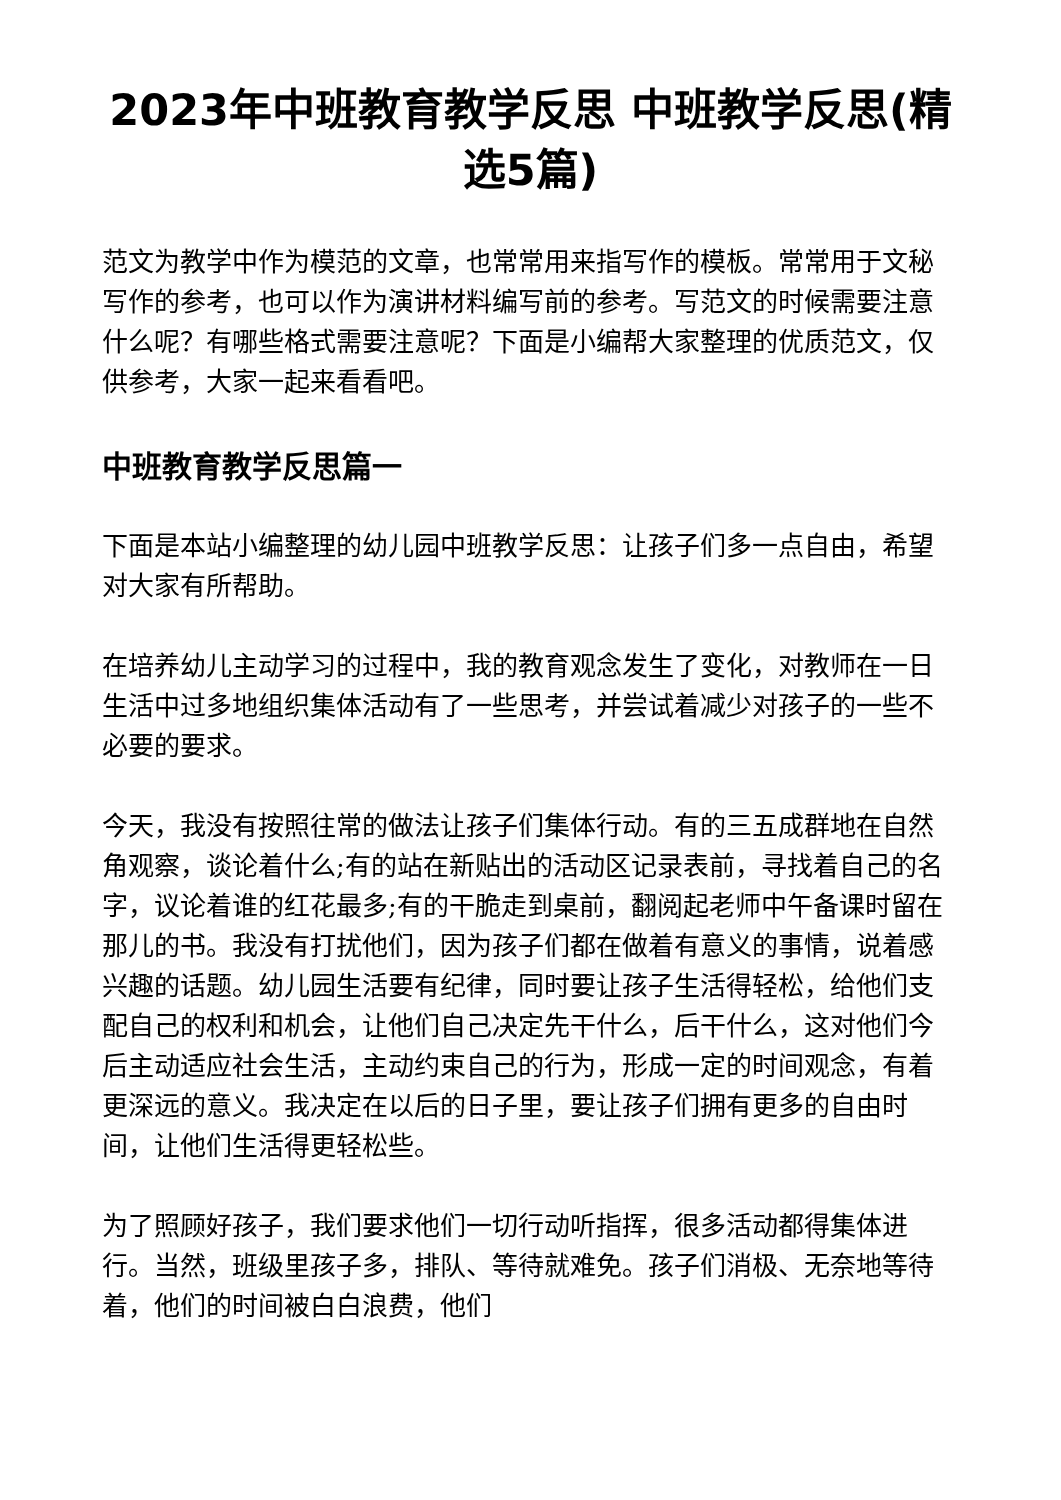2023年中班教育教学反思 中班教学反思(精选5篇)
范文为教学中作为模范的文章，也常常用来指写作的模板。常常用于文秘写作的参考，也可以作为演讲材料编写前的参考。写范文的时候需要注意什么呢？有哪些格式需要注意呢？下面是小编帮大家整理的优质范文，仅供参考，大家一起来看看吧。
中班教育教学反思篇一
下面是本站小编整理的幼儿园中班教学反思：让孩子们多一点自由，希望对大家有所帮助。
在培养幼儿主动学习的过程中，我的教育观念发生了变化，对教师在一日生活中过多地组织集体活动有了一些思考，并尝试着减少对孩子的一些不必要的要求。
今天，我没有按照往常的做法让孩子们集体行动。有的三五成群地在自然角观察，谈论着什么;有的站在新贴出的活动区记录表前，寻找着自己的名字，议论着谁的红花最多;有的干脆走到桌前，翻阅起老师中午备课时留在那儿的书。我没有打扰他们，因为孩子们都在做着有意义的事情，说着感兴趣的话题。幼儿园生活要有纪律，同时要让孩子生活得轻松，给他们支配自己的权利和机会，让他们自己决定先干什么，后干什么，这对他们今后主动适应社会生活，主动约束自己的行为，形成一定的时间观念，有着更深远的意义。我决定在以后的日子里，要让孩子们拥有更多的自由时间，让他们生活得更轻松些。
为了照顾好孩子，我们要求他们一切行动听指挥，很多活动都得集体进行。当然，班级里孩子多，排队、等待就难免。孩子们消极、无奈地等待着，他们的时间被白白浪费，他们